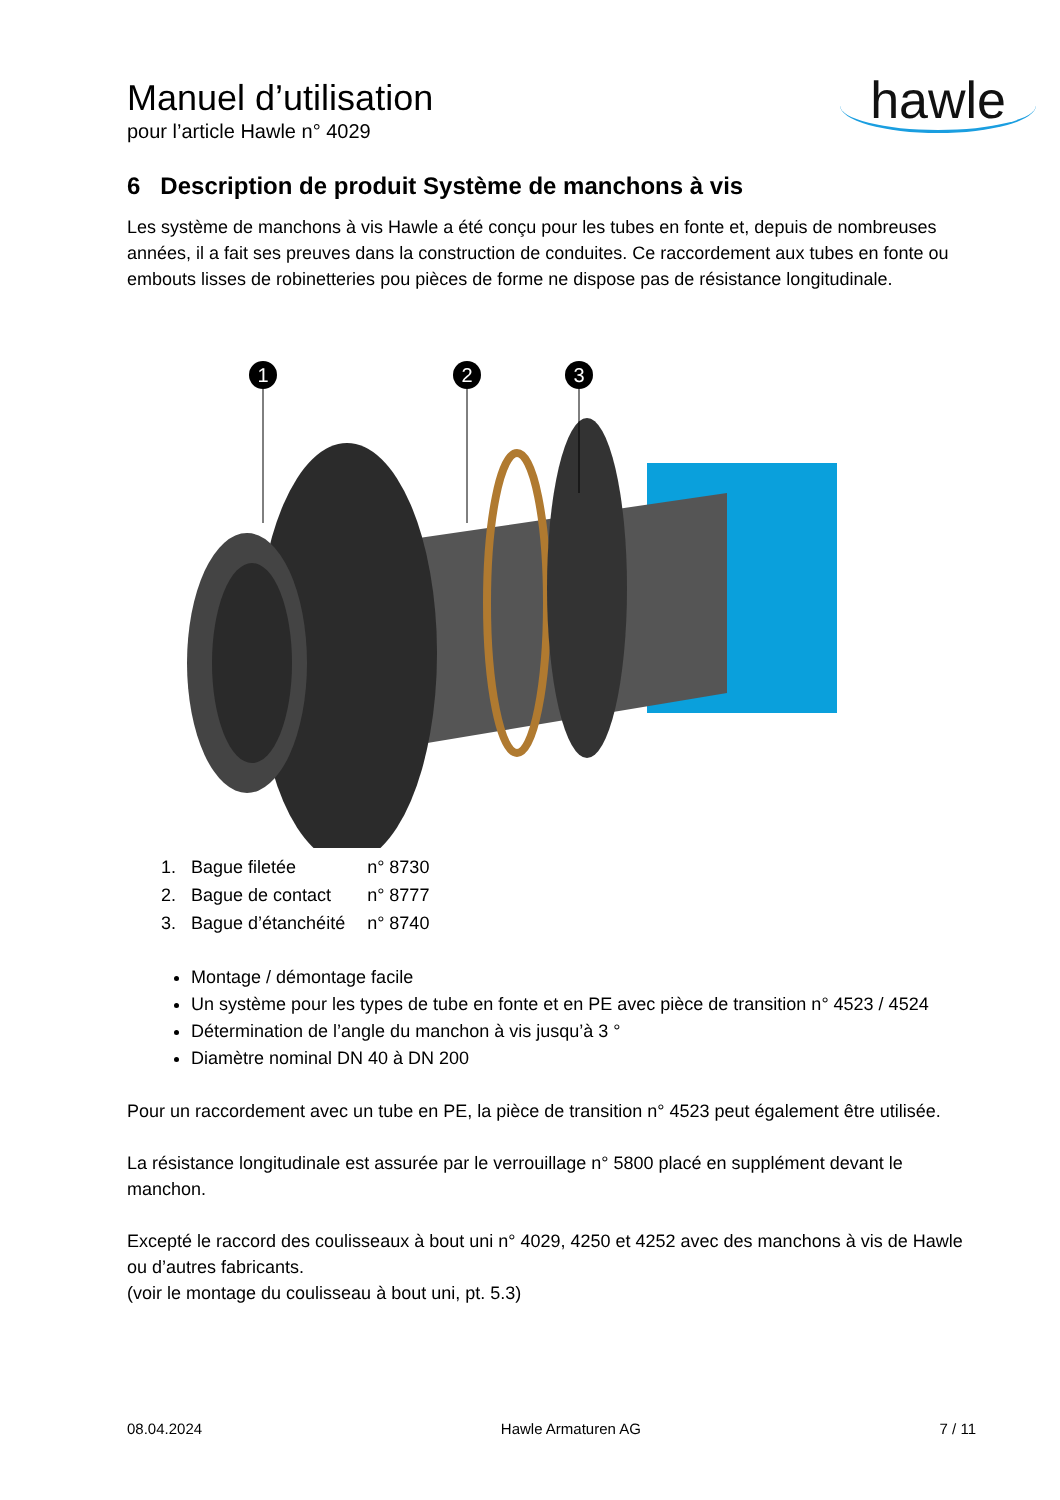Manuel d’utilisation
pour l’article Hawle n° 4029
hawle
6 Description de produit Système de manchons à vis
Les système de manchons à vis Hawle a été conçu pour les tubes en fonte et, depuis de nombreuses années, il a fait ses preuves dans la construction de conduites. Ce raccordement aux tubes en fonte ou embouts lisses de robinetteries pou pièces de forme ne dispose pas de résistance longitudinale.
1
2
3
| 1. Bague filetée | n° 8730 |
| 2. Bague de contact | n° 8777 |
| 3. Bague d’étanchéité | n° 8740 |
Montage / démontage facile
Un système pour les types de tube en fonte et en PE avec pièce de transition n° 4523 / 4524
Détermination de l’angle du manchon à vis jusqu’à 3 °
Diamètre nominal DN 40 à DN 200
Pour un raccordement avec un tube en PE, la pièce de transition n° 4523 peut également être utilisée.
La résistance longitudinale est assurée par le verrouillage n° 5800 placé en supplément devant le manchon.
Excepté le raccord des coulisseaux à bout uni n° 4029, 4250 et 4252 avec des manchons à vis de Hawle ou d’autres fabricants.
(voir le montage du coulisseau à bout uni, pt. 5.3)
08.04.2024 Hawle Armaturen AG 7 / 11